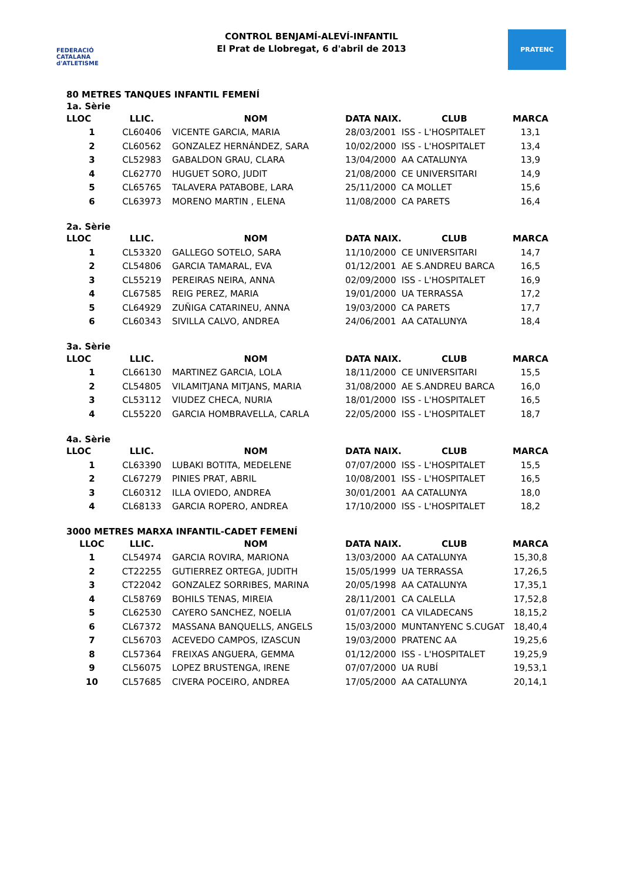FEDERACIÓ CATALANA d'ATLETISME
CONTROL BENJAMÍ-ALEVÍ-INFANTIL
El Prat de Llobregat, 6 d'abril de 2013
PRATENC
80 METRES TANQUES INFANTIL FEMENÍ
1a. Sèrie
| LLOC | LLIC. | NOM | DATA NAIX. | CLUB | MARCA |
| --- | --- | --- | --- | --- | --- |
| 1 | CL60406 | VICENTE GARCIA, MARIA | 28/03/2001 | ISS - L'HOSPITALET | 13,1 |
| 2 | CL60562 | GONZALEZ HERNÁNDEZ, SARA | 10/02/2000 | ISS - L'HOSPITALET | 13,4 |
| 3 | CL52983 | GABALDON GRAU, CLARA | 13/04/2000 | AA CATALUNYA | 13,9 |
| 4 | CL62770 | HUGUET SORO, JUDIT | 21/08/2000 | CE UNIVERSITARI | 14,9 |
| 5 | CL65765 | TALAVERA PATABOBE, LARA | 25/11/2000 | CA MOLLET | 15,6 |
| 6 | CL63973 | MORENO MARTIN , ELENA | 11/08/2000 | CA PARETS | 16,4 |
2a. Sèrie
| LLOC | LLIC. | NOM | DATA NAIX. | CLUB | MARCA |
| --- | --- | --- | --- | --- | --- |
| 1 | CL53320 | GALLEGO SOTELO, SARA | 11/10/2000 | CE UNIVERSITARI | 14,7 |
| 2 | CL54806 | GARCIA TAMARAL, EVA | 01/12/2001 | AE S.ANDREU BARCA | 16,5 |
| 3 | CL55219 | PEREIRAS NEIRA, ANNA | 02/09/2000 | ISS - L'HOSPITALET | 16,9 |
| 4 | CL67585 | REIG PEREZ, MARIA | 19/01/2000 | UA TERRASSA | 17,2 |
| 5 | CL64929 | ZUÑIGA CATARINEU, ANNA | 19/03/2000 | CA PARETS | 17,7 |
| 6 | CL60343 | SIVILLA CALVO, ANDREA | 24/06/2001 | AA CATALUNYA | 18,4 |
3a. Sèrie
| LLOC | LLIC. | NOM | DATA NAIX. | CLUB | MARCA |
| --- | --- | --- | --- | --- | --- |
| 1 | CL66130 | MARTINEZ GARCIA, LOLA | 18/11/2000 | CE UNIVERSITARI | 15,5 |
| 2 | CL54805 | VILAMITJANA MITJANS, MARIA | 31/08/2000 | AE S.ANDREU BARCA | 16,0 |
| 3 | CL53112 | VIUDEZ CHECA, NURIA | 18/01/2000 | ISS - L'HOSPITALET | 16,5 |
| 4 | CL55220 | GARCIA HOMBRAVELLA, CARLA | 22/05/2000 | ISS - L'HOSPITALET | 18,7 |
4a. Sèrie
| LLOC | LLIC. | NOM | DATA NAIX. | CLUB | MARCA |
| --- | --- | --- | --- | --- | --- |
| 1 | CL63390 | LUBAKI BOTITA, MEDELENE | 07/07/2000 | ISS - L'HOSPITALET | 15,5 |
| 2 | CL67279 | PINIES PRAT, ABRIL | 10/08/2001 | ISS - L'HOSPITALET | 16,5 |
| 3 | CL60312 | ILLA OVIEDO, ANDREA | 30/01/2001 | AA CATALUNYA | 18,0 |
| 4 | CL68133 | GARCIA ROPERO, ANDREA | 17/10/2000 | ISS - L'HOSPITALET | 18,2 |
3000 METRES MARXA INFANTIL-CADET FEMENÍ
| LLOC | LLIC. | NOM | DATA NAIX. | CLUB | MARCA |
| --- | --- | --- | --- | --- | --- |
| 1 | CL54974 | GARCIA ROVIRA, MARIONA | 13/03/2000 | AA CATALUNYA | 15,30,8 |
| 2 | CT22255 | GUTIERREZ ORTEGA, JUDITH | 15/05/1999 | UA TERRASSA | 17,26,5 |
| 3 | CT22042 | GONZALEZ SORRIBES, MARINA | 20/05/1998 | AA CATALUNYA | 17,35,1 |
| 4 | CL58769 | BOHILS TENAS, MIREIA | 28/11/2001 | CA CALELLA | 17,52,8 |
| 5 | CL62530 | CAYERO SANCHEZ, NOELIA | 01/07/2001 | CA VILADECANS | 18,15,2 |
| 6 | CL67372 | MASSANA BANQUELLS, ANGELS | 15/03/2000 | MUNTANYENC S.CUGAT | 18,40,4 |
| 7 | CL56703 | ACEVEDO CAMPOS, IZASCUN | 19/03/2000 | PRATENC AA | 19,25,6 |
| 8 | CL57364 | FREIXAS ANGUERA, GEMMA | 01/12/2000 | ISS - L'HOSPITALET | 19,25,9 |
| 9 | CL56075 | LOPEZ BRUSTENGA, IRENE | 07/07/2000 | UA RUBÍ | 19,53,1 |
| 10 | CL57685 | CIVERA POCEIRO, ANDREA | 17/05/2000 | AA CATALUNYA | 20,14,1 |